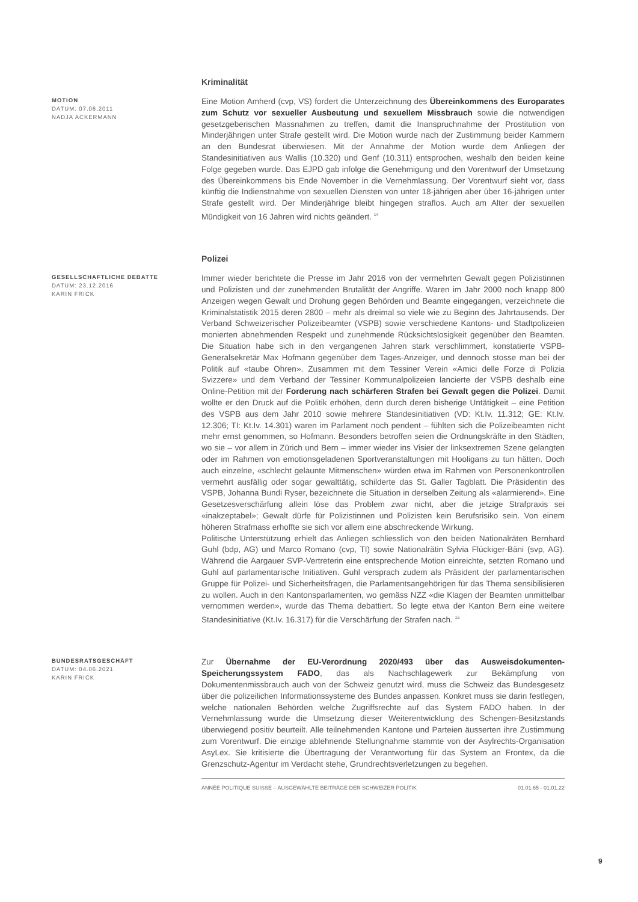Kriminalität
MOTION
DATUM: 07.06.2011
NADJA ACKERMANN
Eine Motion Amherd (cvp, VS) fordert die Unterzeichnung des Übereinkommens des Europarates zum Schutz vor sexueller Ausbeutung und sexuellem Missbrauch sowie die notwendigen gesetzgeberischen Massnahmen zu treffen, damit die Inanspruchnahme der Prostitution von Minderjährigen unter Strafe gestellt wird. Die Motion wurde nach der Zustimmung beider Kammern an den Bundesrat überwiesen. Mit der Annahme der Motion wurde dem Anliegen der Standesinitiativen aus Wallis (10.320) und Genf (10.311) entsprochen, weshalb den beiden keine Folge gegeben wurde. Das EJPD gab infolge die Genehmigung und den Vorentwurf der Umsetzung des Übereinkommens bis Ende November in die Vernehmlassung. Der Vorentwurf sieht vor, dass künftig die Indienstnahme von sexuellen Diensten von unter 18-jährigen aber über 16-jährigen unter Strafe gestellt wird. Der Minderjährige bleibt hingegen straflos. Auch am Alter der sexuellen Mündigkeit von 16 Jahren wird nichts geändert. <sup>14</sup>
Polizei
GESELLSCHAFTLICHE DEBATTE
DATUM: 23.12.2016
KARIN FRICK
Immer wieder berichtete die Presse im Jahr 2016 von der vermehrten Gewalt gegen Polizistinnen und Polizisten und der zunehmenden Brutalität der Angriffe. Waren im Jahr 2000 noch knapp 800 Anzeigen wegen Gewalt und Drohung gegen Behörden und Beamte eingegangen, verzeichnete die Kriminalstatistik 2015 deren 2800 – mehr als dreimal so viele wie zu Beginn des Jahrtausends. Der Verband Schweizerischer Polizeibeamter (VSPB) sowie verschiedene Kantons- und Stadtpolizeien monierten abnehmenden Respekt und zunehmende Rücksichtslosigkeit gegenüber den Beamten. Die Situation habe sich in den vergangenen Jahren stark verschlimmert, konstatierte VSPB-Generalsekretär Max Hofmann gegenüber dem Tages-Anzeiger, und dennoch stosse man bei der Politik auf «taube Ohren». Zusammen mit dem Tessiner Verein «Amici delle Forze di Polizia Svizzere» und dem Verband der Tessiner Kommunalpolizeien lancierte der VSPB deshalb eine Online-Petition mit der Forderung nach schärferen Strafen bei Gewalt gegen die Polizei. Damit wollte er den Druck auf die Politik erhöhen, denn durch deren bisherige Untätigkeit – eine Petition des VSPB aus dem Jahr 2010 sowie mehrere Standesinitiativen (VD: Kt.Iv. 11.312; GE: Kt.Iv. 12.306; TI: Kt.Iv. 14.301) waren im Parlament noch pendent – fühlten sich die Polizeibeamten nicht mehr ernst genommen, so Hofmann. Besonders betroffen seien die Ordnungskräfte in den Städten, wo sie – vor allem in Zürich und Bern – immer wieder ins Visier der linksextremen Szene gelangten oder im Rahmen von emotionsgeladenen Sportveranstaltungen mit Hooligans zu tun hätten. Doch auch einzelne, «schlecht gelaunte Mitmenschen» würden etwa im Rahmen von Personenkontrollen vermehrt ausfällig oder sogar gewalttätig, schilderte das St. Galler Tagblatt. Die Präsidentin des VSPB, Johanna Bundi Ryser, bezeichnete die Situation in derselben Zeitung als «alarmierend». Eine Gesetzesverschärfung allein löse das Problem zwar nicht, aber die jetzige Strafpraxis sei «inakzeptabel»; Gewalt dürfe für Polizistinnen und Polizisten kein Berufsrisiko sein. Von einem höheren Strafmass erhoffte sie sich vor allem eine abschreckende Wirkung.
Politische Unterstützung erhielt das Anliegen schliesslich von den beiden Nationalräten Bernhard Guhl (bdp, AG) und Marco Romano (cvp, TI) sowie Nationalrätin Sylvia Flückiger-Bäni (svp, AG). Während die Aargauer SVP-Vertreterin eine entsprechende Motion einreichte, setzten Romano und Guhl auf parlamentarische Initiativen. Guhl versprach zudem als Präsident der parlamentarischen Gruppe für Polizei- und Sicherheitsfragen, die Parlamentsangehörigen für das Thema sensibilisieren zu wollen. Auch in den Kantonsparlamenten, wo gemäss NZZ «die Klagen der Beamten unmittelbar vernommen werden», wurde das Thema debattiert. So legte etwa der Kanton Bern eine weitere Standesinitiative (Kt.Iv. 16.317) für die Verschärfung der Strafen nach. <sup>15</sup>
BUNDESRATSGESCHÄFT
DATUM: 04.06.2021
KARIN FRICK
Zur Übernahme der EU-Verordnung 2020/493 über das Ausweisdokumenten-Speicherungssystem FADO, das als Nachschlagewerk zur Bekämpfung von Dokumentenmissbrauch auch von der Schweiz genutzt wird, muss die Schweiz das Bundesgesetz über die polizeilichen Informationssysteme des Bundes anpassen. Konkret muss sie darin festlegen, welche nationalen Behörden welche Zugriffsrechte auf das System FADO haben. In der Vernehmlassung wurde die Umsetzung dieser Weiterentwicklung des Schengen-Besitzstands überwiegend positiv beurteilt. Alle teilnehmenden Kantone und Parteien äusserten ihre Zustimmung zum Vorentwurf. Die einzige ablehnende Stellungnahme stammte von der Asylrechts-Organisation AsyLex. Sie kritisierte die Übertragung der Verantwortung für das System an Frontex, da die Grenzschutz-Agentur im Verdacht stehe, Grundrechtsverletzungen zu begehen.
ANNÉE POLITIQUE SUISSE – AUSGEWÄHLTE BEITRÄGE DER SCHWEIZER POLITIK 01.01.65 - 01.01.22
9